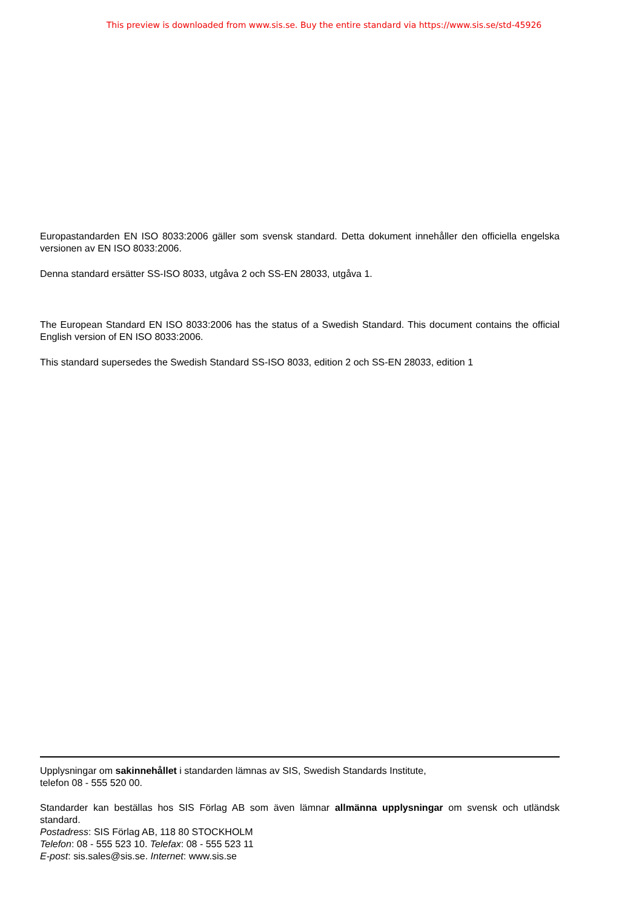This preview is downloaded from www.sis.se. Buy the entire standard via https://www.sis.se/std-45926
Europastandarden EN ISO 8033:2006 gäller som svensk standard. Detta dokument innehåller den officiella engelska versionen av EN ISO 8033:2006.
Denna standard ersätter SS-ISO 8033, utgåva 2 och SS-EN 28033, utgåva 1.
The European Standard EN ISO 8033:2006 has the status of a Swedish Standard. This document contains the official English version of EN ISO 8033:2006.
This standard supersedes the Swedish Standard SS-ISO 8033, edition 2 och SS-EN 28033, edition 1
Upplysningar om sakinnehållet i standarden lämnas av SIS, Swedish Standards Institute,
telefon 08 - 555 520 00.
Standarder kan beställas hos SIS Förlag AB som även lämnar allmänna upplysningar om svensk och utländsk standard.
Postadress: SIS Förlag AB, 118 80 STOCKHOLM
Telefon: 08 - 555 523 10. Telefax: 08 - 555 523 11
E-post: sis.sales@sis.se. Internet: www.sis.se